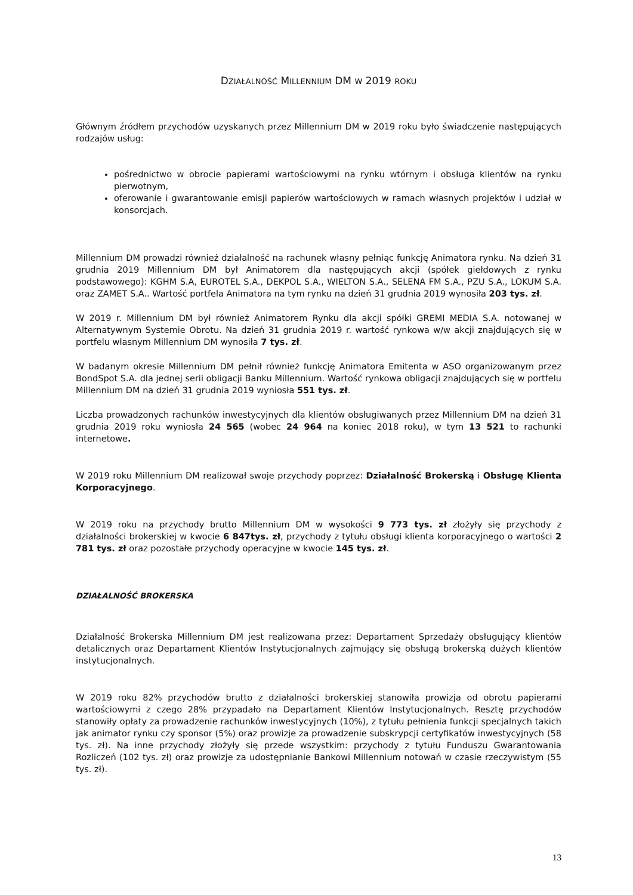DZIAŁALNOŚĆ MILLENNIUM DM W 2019 ROKU
Głównym źródłem przychodów uzyskanych przez Millennium DM w 2019 roku było świadczenie następujących rodzajów usług:
pośrednictwo w obrocie papierami wartościowymi na rynku wtórnym i obsługa klientów na rynku pierwotnym,
oferowanie i gwarantowanie emisji papierów wartościowych w ramach własnych projektów i udział w konsorcjach.
Millennium DM prowadzi również działalność na rachunek własny pełniąc funkcję Animatora rynku. Na dzień 31 grudnia 2019 Millennium DM był Animatorem dla następujących akcji (spółek giełdowych z rynku podstawowego): KGHM S.A, EUROTEL S.A., DEKPOL S.A., WIELTON S.A., SELENA FM S.A., PZU S.A., LOKUM S.A. oraz ZAMET S.A.. Wartość portfela Animatora na tym rynku na dzień 31 grudnia 2019 wynosiła 203 tys. zł.
W 2019 r. Millennium DM był również Animatorem Rynku dla akcji spółki GREMI MEDIA S.A. notowanej w Alternatywnym Systemie Obrotu. Na dzień 31 grudnia 2019 r. wartość rynkowa w/w akcji znajdujących się w portfelu własnym Millennium DM wynosiła 7 tys. zł.
W badanym okresie Millennium DM pełnił również funkcję Animatora Emitenta w ASO organizowanym przez BondSpot S.A. dla jednej serii obligacji Banku Millennium. Wartość rynkowa obligacji znajdujących się w portfelu Millennium DM na dzień 31 grudnia 2019 wyniosła 551 tys. zł.
Liczba prowadzonych rachunków inwestycyjnych dla klientów obsługiwanych przez Millennium DM na dzień 31 grudnia 2019 roku wyniosła 24 565 (wobec 24 964 na koniec 2018 roku), w tym 13 521 to rachunki internetowe.
W 2019 roku Millennium DM realizował swoje przychody poprzez: Działalność Brokerską i Obsługę Klienta Korporacyjnego.
W 2019 roku na przychody brutto Millennium DM w wysokości 9 773 tys. zł złożyły się przychody z działalności brokerskiej w kwocie 6 847tys. zł, przychody z tytułu obsługi klienta korporacyjnego o wartości 2 781 tys. zł oraz pozostałe przychody operacyjne w kwocie 145 tys. zł.
DZIAŁALNOŚĆ BROKERSKA
Działalność Brokerska Millennium DM jest realizowana przez: Departament Sprzedaży obsługujący klientów detalicznych oraz Departament Klientów Instytucjonalnych zajmujący się obsługą brokerską dużych klientów instytucjonalnych.
W 2019 roku 82% przychodów brutto z działalności brokerskiej stanowiła prowizja od obrotu papierami wartościowymi z czego 28% przypadało na Departament Klientów Instytucjonalnych. Resztę przychodów stanowiły opłaty za prowadzenie rachunków inwestycyjnych (10%), z tytułu pełnienia funkcji specjalnych takich jak animator rynku czy sponsor (5%) oraz prowizje za prowadzenie subskrypcji certyfikatów inwestycyjnych (58 tys. zł). Na inne przychody złożyły się przede wszystkim: przychody z tytułu Funduszu Gwarantowania Rozliczeń (102 tys. zł) oraz prowizje za udostępnianie Bankowi Millennium notowań w czasie rzeczywistym (55 tys. zł).
13